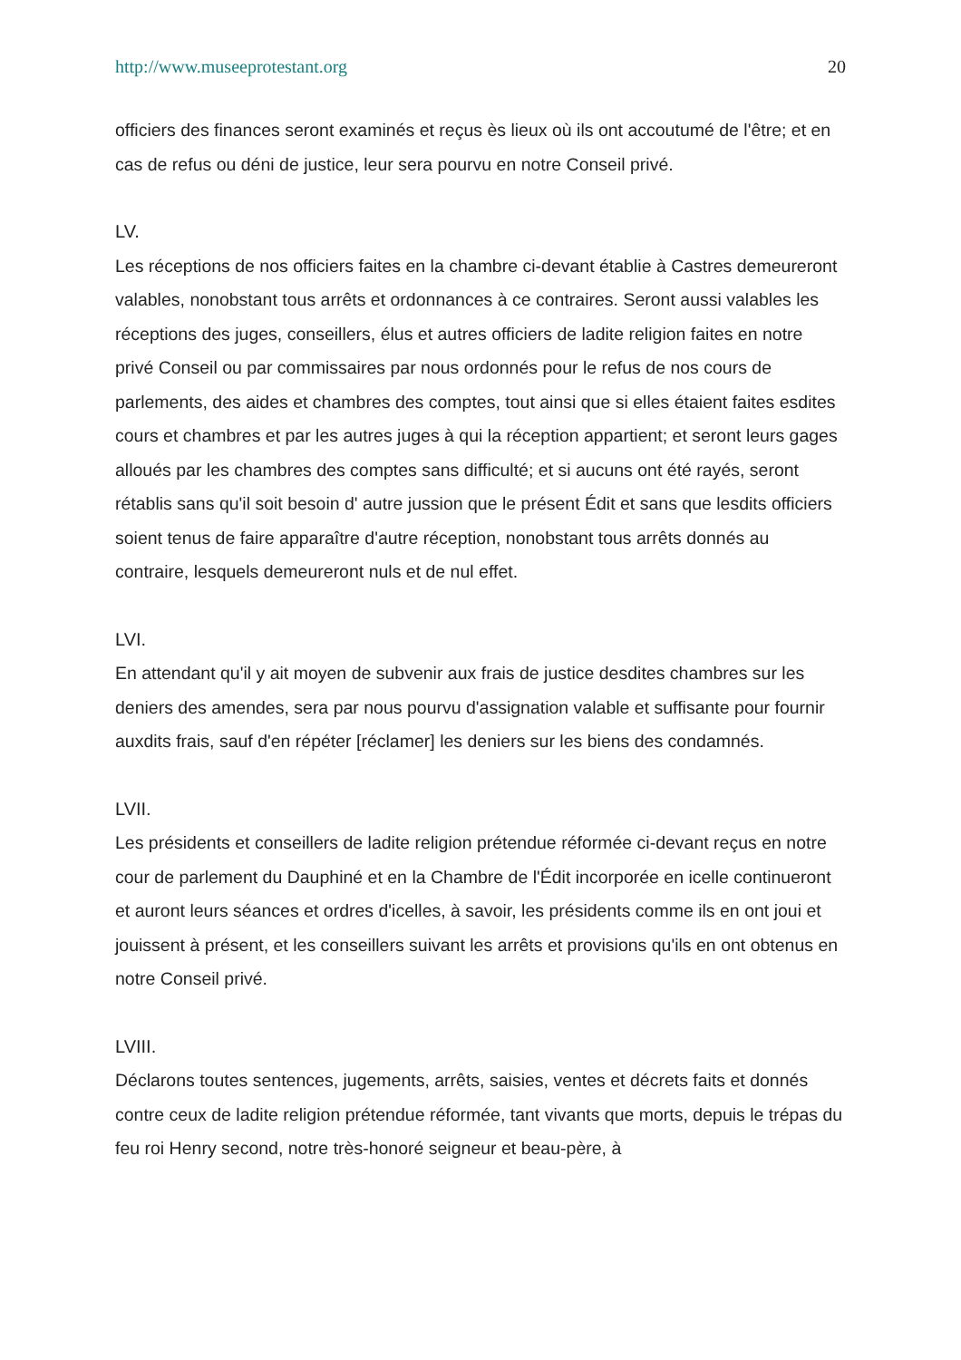http://www.museeprotestant.org 20
officiers des finances seront examinés et reçus ès lieux où ils ont accoutumé de l'être; et en cas de refus ou déni de justice, leur sera pourvu en notre Conseil privé.
LV.
Les réceptions de nos officiers faites en la chambre ci-devant établie à Castres demeureront valables, nonobstant tous arrêts et ordonnances à ce contraires. Seront aussi valables les réceptions des juges, conseillers, élus et autres officiers de ladite religion faites en notre privé Conseil ou par commissaires par nous ordonnés pour le refus de nos cours de parlements, des aides et chambres des comptes, tout ainsi que si elles étaient faites esdites cours et chambres et par les autres juges à qui la réception appartient; et seront leurs gages alloués par les chambres des comptes sans difficulté; et si aucuns ont été rayés, seront rétablis sans qu'il soit besoin d' autre jussion que le présent Édit et sans que lesdits officiers soient tenus de faire apparaître d'autre réception, nonobstant tous arrêts donnés au contraire, lesquels demeureront nuls et de nul effet.
LVI.
En attendant qu'il y ait moyen de subvenir aux frais de justice desdites chambres sur les deniers des amendes, sera par nous pourvu d'assignation valable et suffisante pour fournir auxdits frais, sauf d'en répéter [réclamer] les deniers sur les biens des condamnés.
LVII.
Les présidents et conseillers de ladite religion prétendue réformée ci-devant reçus en notre cour de parlement du Dauphiné et en la Chambre de l'Édit incorporée en icelle continueront et auront leurs séances et ordres d'icelles, à savoir, les présidents comme ils en ont joui et jouissent à présent, et les conseillers suivant les arrêts et provisions qu'ils en ont obtenus en notre Conseil privé.
LVIII.
Déclarons toutes sentences, jugements, arrêts, saisies, ventes et décrets faits et donnés contre ceux de ladite religion prétendue réformée, tant vivants que morts, depuis le trépas du feu roi Henry second, notre très-honoré seigneur et beau-père, à